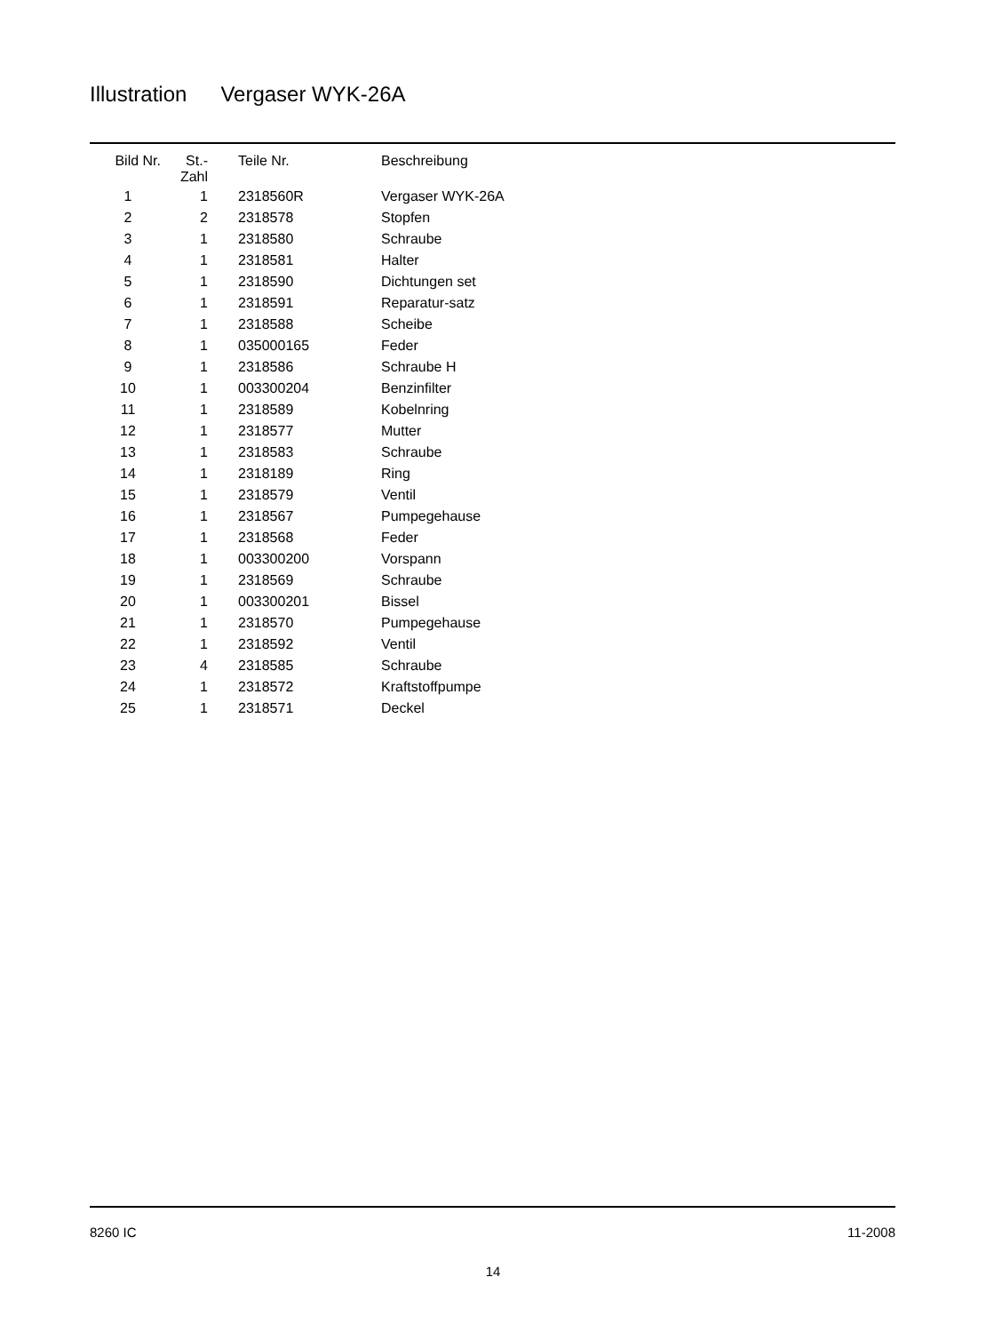Illustration Vergaser WYK-26A
| Bild Nr. | St.- Zahl | Teile Nr. | Beschreibung |
| --- | --- | --- | --- |
| 1 | 1 | 2318560R | Vergaser WYK-26A |
| 2 | 2 | 2318578 | Stopfen |
| 3 | 1 | 2318580 | Schraube |
| 4 | 1 | 2318581 | Halter |
| 5 | 1 | 2318590 | Dichtungen set |
| 6 | 1 | 2318591 | Reparatur-satz |
| 7 | 1 | 2318588 | Scheibe |
| 8 | 1 | 035000165 | Feder |
| 9 | 1 | 2318586 | Schraube H |
| 10 | 1 | 003300204 | Benzinfilter |
| 11 | 1 | 2318589 | Kobelnring |
| 12 | 1 | 2318577 | Mutter |
| 13 | 1 | 2318583 | Schraube |
| 14 | 1 | 2318189 | Ring |
| 15 | 1 | 2318579 | Ventil |
| 16 | 1 | 2318567 | Pumpegehause |
| 17 | 1 | 2318568 | Feder |
| 18 | 1 | 003300200 | Vorspann |
| 19 | 1 | 2318569 | Schraube |
| 20 | 1 | 003300201 | Bissel |
| 21 | 1 | 2318570 | Pumpegehause |
| 22 | 1 | 2318592 | Ventil |
| 23 | 4 | 2318585 | Schraube |
| 24 | 1 | 2318572 | Kraftstoffpumpe |
| 25 | 1 | 2318571 | Deckel |
8260 IC 11-2008
14